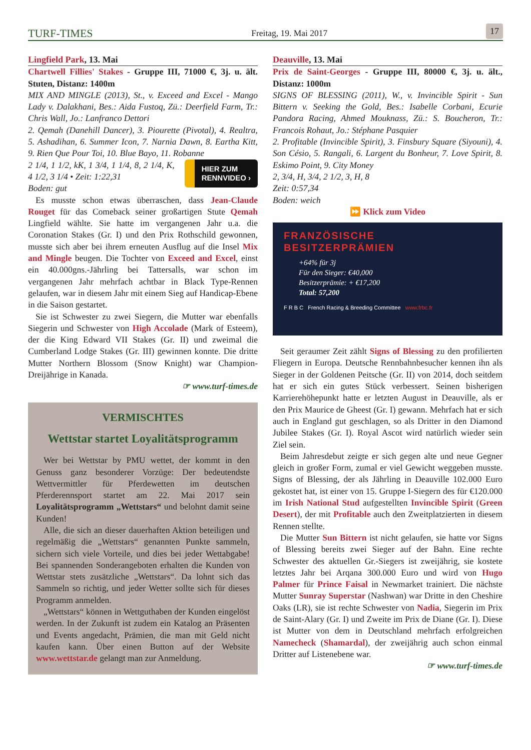TURF-TIMES Freitag, 19. Mai 2017 17
Lingfield Park, 13. Mai
Chartwell Fillies' Stakes - Gruppe III, 71000 €, 3j. u. ält. Stuten, Distanz: 1400m
MIX AND MINGLE (2013), St., v. Exceed and Excel - Mango Lady v. Dalakhani, Bes.: Aida Fustoq, Zü.: Deerfield Farm, Tr.: Chris Wall, Jo.: Lanfranco Dettori
2. Qemah (Danehill Dancer), 3. Piourette (Pivotal), 4. Realtra, 5. Ashadihan, 6. Summer Icon, 7. Narnia Dawn, 8. Eartha Kitt, 9. Rien Que Pour Toi, 10. Blue Bayo, 11. Robanne
HIER ZUM
RENNVIDEO ›
2 1/4, 1 1/2, kK, 1 3/4, 1 1/4, 8, 2 1/4, K, 4 1/2, 3 1/4 • Zeit: 1:22,31
Boden: gut
Es musste schon etwas überraschen, dass Jean-Claude Rouget für das Comeback seiner großartigen Stute Qemah Lingfield wählte. Sie hatte im vergangenen Jahr u.a. die Coronation Stakes (Gr. I) und den Prix Rothschild gewonnen, musste sich aber bei ihrem erneuten Ausflug auf die Insel Mix and Mingle beugen. Die Tochter von Exceed and Excel, einst ein 40.000gns.-Jährling bei Tattersalls, war schon im vergangenen Jahr mehrfach achtbar in Black Type-Rennen gelaufen, war in diesem Jahr mit einem Sieg auf Handicap-Ebene in die Saison gestartet.
Sie ist Schwester zu zwei Siegern, die Mutter war ebenfalls Siegerin und Schwester von High Accolade (Mark of Esteem), der die King Edward VII Stakes (Gr. II) und zweimal die Cumberland Lodge Stakes (Gr. III) gewinnen konnte. Die dritte Mutter Northern Blossom (Snow Knight) war Champion-Dreijährige in Kanada.
☞ www.turf-times.de
VERMISCHTES
Wettstar startet Loyalitätsprogramm
Wer bei Wettstar by PMU wettet, der kommt in den Genuss ganz besonderer Vorzüge: Der bedeutendste Wettvermittler für Pferdewetten im deutschen Pferderennsport startet am 22. Mai 2017 sein Loyalitätsprogramm „Wettstars“ und belohnt damit seine Kunden!
Alle, die sich an dieser dauerhaften Aktion beteiligen und regelmäßig die „Wettstars“ genannten Punkte sammeln, sichern sich viele Vorteile, und dies bei jeder Wettabgabe! Bei spannenden Sonderangeboten erhalten die Kunden von Wettstar stets zusätzliche „Wettstars“. Da lohnt sich das Sammeln so richtig, und jeder Wetter sollte sich für dieses Programm anmelden.
„Wettstars“ können in Wettguthaben der Kunden eingelöst werden. In der Zukunft ist zudem ein Katalog an Präsenten und Events angedacht, Prämien, die man mit Geld nicht kaufen kann. Über einen Button auf der Website www.wettstar.de gelangt man zur Anmeldung.
Deauville, 13. Mai
Prix de Saint-Georges - Gruppe III, 80000 €, 3j. u. ält., Distanz: 1000m
SIGNS OF BLESSING (2011), W., v. Invincible Spirit - Sun Bittern v. Seeking the Gold, Bes.: Isabelle Corbani, Ecurie Pandora Racing, Ahmed Mouknass, Zü.: S. Boucheron, Tr.: Francois Rohaut, Jo.: Stéphane Pasquier
2. Profitable (Invincible Spirit), 3. Finsbury Square (Siyouni), 4. Son Césio, 5. Rangali, 6. Largent du Bonheur, 7. Love Spirit, 8. Eskimo Point, 9. City Money
2, 3/4, H, 3/4, 2 1/2, 3, H, 8
Zeit: 0:57,34
Boden: weich
⏩ Klick zum Video
FRANZÖSISCHE
BESITZERPRÄMIEN
+64% für 3j
Für den Sieger: €40,000
Besitzerprämie: + €17,200
Total: 57,200
F R B C French Racing & Breeding Committee www.frbc.fr
Seit geraumer Zeit zählt Signs of Blessing zu den profilierten Fliegern in Europa. Deutsche Rennbahnbesucher kennen ihn als Sieger in der Goldenen Peitsche (Gr. II) von 2014, doch seitdem hat er sich ein gutes Stück verbessert. Seinen bisherigen Karrierehöhepunkt hatte er letzten August in Deauville, als er den Prix Maurice de Gheest (Gr. I) gewann. Mehrfach hat er sich auch in England gut geschlagen, so als Dritter in den Diamond Jubilee Stakes (Gr. I). Royal Ascot wird natürlich wieder sein Ziel sein.
Beim Jahresdebut zeigte er sich gegen alte und neue Gegner gleich in großer Form, zumal er viel Gewicht weggeben musste. Signs of Blessing, der als Jährling in Deauville 102.000 Euro gekostet hat, ist einer von 15. Gruppe I-Siegern des für €120.000 im Irish National Stud aufgestellten Invincible Spirit (Green Desert), der mit Profitable auch den Zweitplatzierten in diesem Rennen stellte.
Die Mutter Sun Bittern ist nicht gelaufen, sie hatte vor Signs of Blessing bereits zwei Sieger auf der Bahn. Eine rechte Schwester des aktuellen Gr.-Siegers ist zweijährig, sie kostete letztes Jahr bei Arqana 300.000 Euro und wird von Hugo Palmer für Prince Faisal in Newmarket trainiert. Die nächste Mutter Sunray Superstar (Nashwan) war Dritte in den Cheshire Oaks (LR), sie ist rechte Schwester von Nadia, Siegerin im Prix de Saint-Alary (Gr. I) und Zweite im Prix de Diane (Gr. I). Diese ist Mutter von dem in Deutschland mehrfach erfolgreichen Namecheck (Shamardal), der zweijährig auch schon einmal Dritter auf Listenebene war.
☞ www.turf-times.de